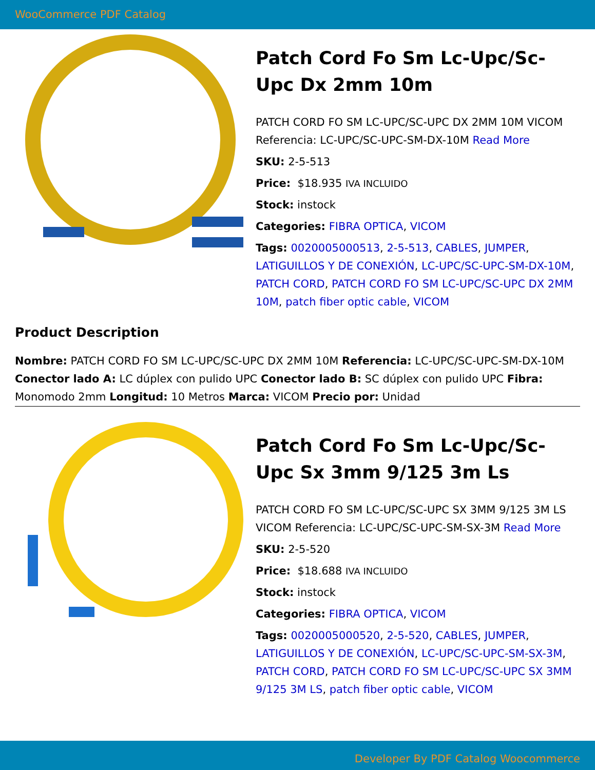WooCommerce PDF Catalog
Patch Cord Fo Sm Lc-Upc/Sc-Upc Dx 2mm 10m
PATCH CORD FO SM LC-UPC/SC-UPC DX 2MM 10M VICOM Referencia: LC-UPC/SC-UPC-SM-DX-10M Read More
SKU: 2-5-513
Price: $18.935 IVA INCLUIDO
Stock: instock
Categories: FIBRA OPTICA, VICOM
Tags: 0020005000513, 2-5-513, CABLES, JUMPER, LATIGUILLOS Y DE CONEXIÓN, LC-UPC/SC-UPC-SM-DX-10M, PATCH CORD, PATCH CORD FO SM LC-UPC/SC-UPC DX 2MM 10M, patch fiber optic cable, VICOM
Product Description
Nombre: PATCH CORD FO SM LC-UPC/SC-UPC DX 2MM 10M Referencia: LC-UPC/SC-UPC-SM-DX-10M Conector lado A: LC dúplex con pulido UPC Conector lado B: SC dúplex con pulido UPC Fibra: Monomodo 2mm Longitud: 10 Metros Marca: VICOM Precio por: Unidad
Patch Cord Fo Sm Lc-Upc/Sc-Upc Sx 3mm 9/125 3m Ls
PATCH CORD FO SM LC-UPC/SC-UPC SX 3MM 9/125 3M LS VICOM Referencia: LC-UPC/SC-UPC-SM-SX-3M Read More
SKU: 2-5-520
Price: $18.688 IVA INCLUIDO
Stock: instock
Categories: FIBRA OPTICA, VICOM
Tags: 0020005000520, 2-5-520, CABLES, JUMPER, LATIGUILLOS Y DE CONEXIÓN, LC-UPC/SC-UPC-SM-SX-3M, PATCH CORD, PATCH CORD FO SM LC-UPC/SC-UPC SX 3MM 9/125 3M LS, patch fiber optic cable, VICOM
Developer By PDF Catalog Woocommerce